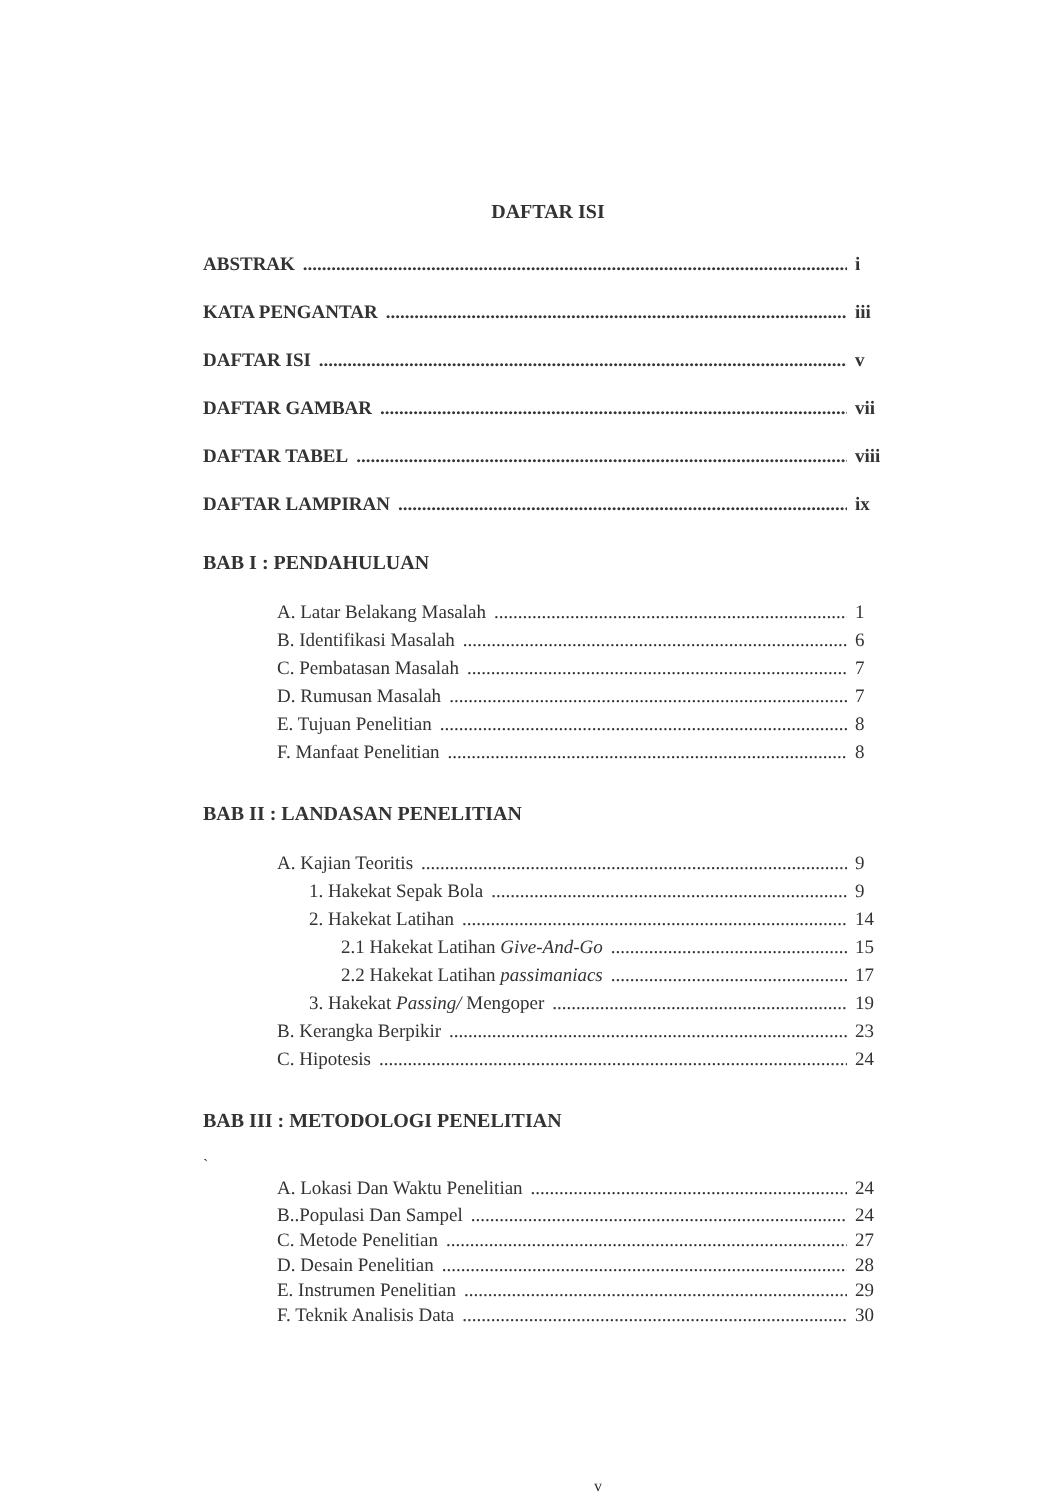DAFTAR ISI
ABSTRAK i
KATA PENGANTAR iii
DAFTAR ISI v
DAFTAR GAMBAR vii
DAFTAR TABEL viii
DAFTAR LAMPIRAN ix
BAB I : PENDAHULUAN
A. Latar Belakang Masalah 1
B. Identifikasi Masalah 6
C. Pembatasan Masalah 7
D. Rumusan Masalah 7
E. Tujuan Penelitian 8
F. Manfaat Penelitian 8
BAB II : LANDASAN PENELITIAN
A. Kajian Teoritis 9
1. Hakekat Sepak Bola 9
2. Hakekat Latihan 14
2.1 Hakekat Latihan Give-And-Go 15
2.2 Hakekat Latihan passimaniacs 17
3. Hakekat Passing/ Mengoper 19
B. Kerangka Berpikir 23
C. Hipotesis 24
BAB III : METODOLOGI PENELITIAN
`
A. Lokasi Dan Waktu Penelitian 24
B..Populasi Dan Sampel 24
C. Metode Penelitian 27
D. Desain Penelitian 28
E. Instrumen Penelitian 29
F. Teknik Analisis Data 30
v